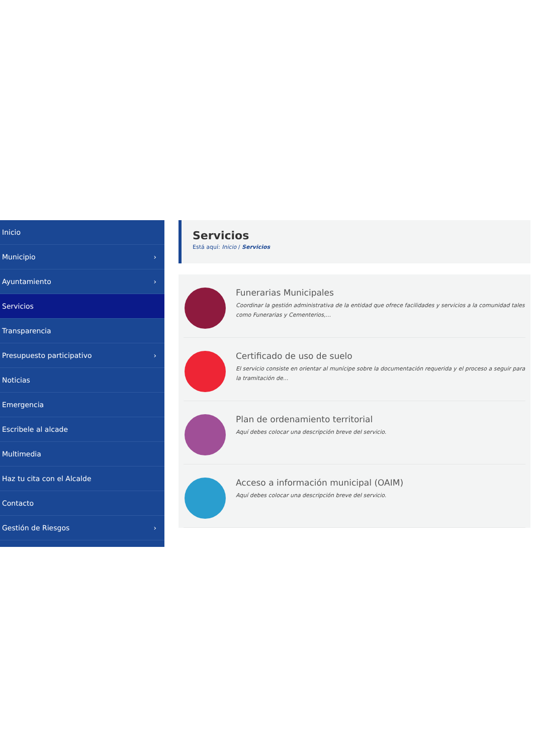Inicio
Municipio ›
Ayuntamiento ›
Servicios
Transparencia
Presupuesto participativo ›
Noticias
Emergencia
Escribele al alcade
Multimedia
Haz tu cita con el Alcalde
Contacto
Gestión de Riesgos ›
Servicios
Está aquí: Inicio / Servicios
Funerarias Municipales
Coordinar la gestión administrativa de la entidad que ofrece facilidades y servicios a la comunidad tales como Funerarias y Cementerios,...
Certificado de uso de suelo
El servicio consiste en orientar al munícipe sobre la documentación requerida y el proceso a seguir para la tramitación de...
Plan de ordenamiento territorial
Aquí debes colocar una descripción breve del servicio.
Acceso a información municipal (OAIM)
Aquí debes colocar una descripción breve del servicio.